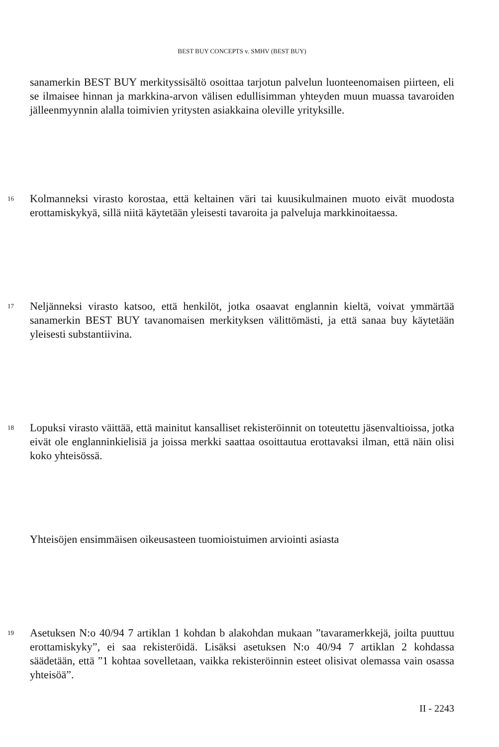BEST BUY CONCEPTS v. SMHV (BEST BUY)
sanamerkin BEST BUY merkityssisältö osoittaa tarjotun palvelun luonteenomaisen piirteen, eli se ilmaisee hinnan ja markkina-arvon välisen edullisimman yhteyden muun muassa tavaroiden jälleenmyynnin alalla toimivien yritysten asiakkaina oleville yrityksille.
16
Kolmanneksi virasto korostaa, että keltainen väri tai kuusikulmainen muoto eivät muodosta erottamiskykyä, sillä niitä käytetään yleisesti tavaroita ja palveluja markkinoitaessa.
17
Neljänneksi virasto katsoo, että henkilöt, jotka osaavat englannin kieltä, voivat ymmärtää sanamerkin BEST BUY tavanomaisen merkityksen välittömästi, ja että sanaa buy käytetään yleisesti substantiivina.
18
Lopuksi virasto väittää, että mainitut kansalliset rekisteröinnit on toteutettu jäsenvaltioissa, jotka eivät ole englanninkielisiä ja joissa merkki saattaa osoittautua erottavaksi ilman, että näin olisi koko yhteisössä.
Yhteisöjen ensimmäisen oikeusasteen tuomioistuimen arviointi asiasta
19
Asetuksen N:o 40/94 7 artiklan 1 kohdan b alakohdan mukaan ”tavaramerkkejä, joilta puuttuu erottamiskyky”, ei saa rekisteröidä. Lisäksi asetuksen N:o 40/94 7 artiklan 2 kohdassa säädetään, että ”1 kohtaa sovelletaan, vaikka rekisteröinnin esteet olisivat olemassa vain osassa yhteisöä”.
II - 2243